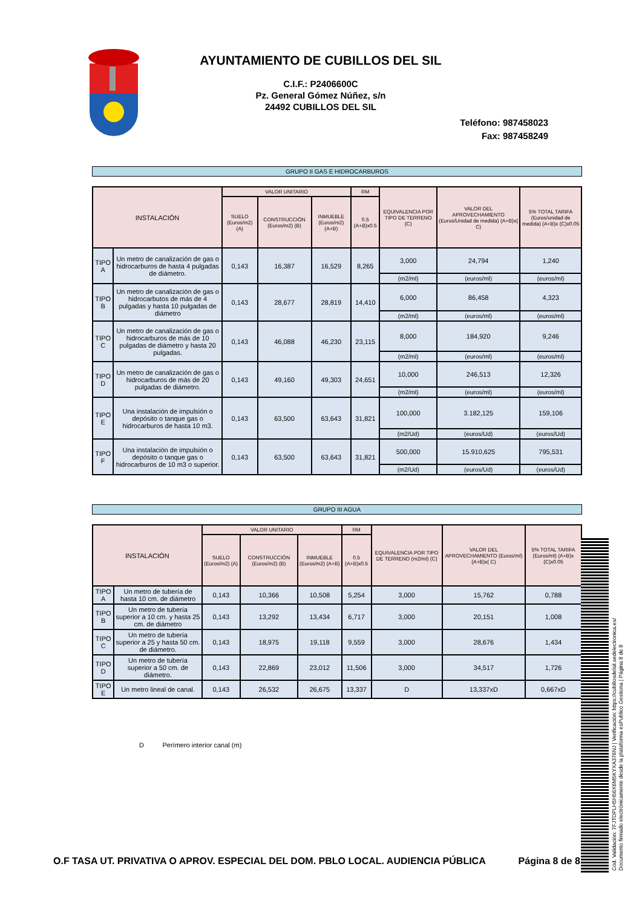AYUNTAMIENTO DE CUBILLOS DEL SIL
C.I.F.: P2406600C
Pz. General Gómez Núñez, s/n
24492 CUBILLOS DEL SIL
Teléfono: 987458023
Fax: 987458249
GRUPO II GAS E HIDROCARBUROS
| INSTALACIÓN | | VALOR UNITARIO | | | RM | EQUIVALENCIA POR TIPO DE TERRENO (C) | VALOR DEL APROVECHAMIENTO (Euros/Unidad de medida) (A+B)x( C) | 5% TOTAL TARIFA (Euros/unidad de medida) (A+B)x (C)x0.05 |
| --- | --- | --- | --- | --- | --- | --- | --- | --- |
| | | SUELO (Euros/m2) (A) | CONSTRUCCIÓN (Euros/m2) (B) | INMUEBLE (Euros/m2) (A+B) | 0.5 (A+B)x0.5 | | | |
| TIPO A | Un metro de canalización de gas o hidrocarburos de hasta 4 pulgadas de diámetro. | 0,143 | 16,387 | 16,529 | 8,265 | 3,000 | 24,794 | 1,240 |
| | | | | | | (m2/ml) | (euros/ml) | (euros/ml) |
| TIPO B | Un metro de canalización de gas o hidrocarbutos de más de 4 pulgadas y hasta 10 pulgadas de diámetro | 0,143 | 28,677 | 28,819 | 14,410 | 6,000 | 86,458 | 4,323 |
| | | | | | | (m2/ml) | (euros/ml) | (euros/ml) |
| TIPO C | Un metro de canalización de gas o hidrocarburos de más de 10 pulgadas de diámetro y hasta 20 pulgadas. | 0,143 | 46,088 | 46,230 | 23,115 | 8,000 | 184,920 | 9,246 |
| | | | | | | (m2/ml) | (euros/ml) | (euros/ml) |
| TIPO D | Un metro de canalización de gas o hidrocarburos de más de 20 pulgadas de diámetro. | 0,143 | 49,160 | 49,303 | 24,651 | 10,000 | 246,513 | 12,326 |
| | | | | | | (m2/ml) | (euros/ml) | (euros/ml) |
| TIPO E | Una instalación de impulsión o depósito o tanque gas o hidrocarburos de hasta 10 m3. | 0,143 | 63,500 | 63,643 | 31,821 | 100,000 | 3.182,125 | 159,106 |
| | | | | | | (m2/Ud) | (euros/Ud) | (euros/Ud) |
| TIPO F | Una instalación de impulsión o depósito o tanque gas o hidrocarburos de 10 m3 o superior. | 0,143 | 63,500 | 63,643 | 31,821 | 500,000 | 15.910,625 | 795,531 |
| | | | | | | (m2/Ud) | (euros/Ud) | (euros/Ud) |
GRUPO III AGUA
| INSTALACIÓN | | VALOR UNITARIO | | | RM | EQUIVALENCIA POR TIPO DE TERRENO (m2/ml) (C) | VALOR DEL APROVECHAMIENTO (Euros/ml) (A+B)x( C) | 5% TOTAL TARIFA (Euros/ml) (A+B)x (C)x0.05 |
| --- | --- | --- | --- | --- | --- | --- | --- | --- |
| | | SUELO (Euros/m2) (A) | CONSTRUCCIÓN (Euros/m2) (B) | INMUEBLE (Euros/m2) (A+B) | 0.5 (A+B)x0.5 | | | |
| TIPO A | Un metro de tubería de hasta 10 cm. de diámetro | 0,143 | 10,366 | 10,508 | 5,254 | 3,000 | 15,762 | 0,788 |
| TIPO B | Un metro de tubería superior a 10 cm. y hasta 25 cm. de diámetro | 0,143 | 13,292 | 13,434 | 6,717 | 3,000 | 20,151 | 1,008 |
| TIPO C | Un metro de tubería superior a 25 y hasta 50 cm. de diámetro. | 0,143 | 18,975 | 19,118 | 9,559 | 3,000 | 28,676 | 1,434 |
| TIPO D | Un metro de tubería superior a 50 cm. de diámetro. | 0,143 | 22,869 | 23,012 | 11,506 | 3,000 | 34,517 | 1,726 |
| TIPO E | Un metro lineal de canal. | 0,143 | 26,532 | 26,675 | 13,337 | D | 13,337xD | 0,667xD |
D Perímero interior canal (m)
O.F TASA UT. PRIVATIVA O APROV. ESPECIAL DEL DOM. PBLO LOCAL. AUDIENCIA PÚBLICA Página 8 de 8
Cód. Validación: 7FJTDPLH5H56X6M5KYXA376NJ | Verificación: https://cubillosdelsil.sedelectronica.es/
Documento firmado electrónicamente desde la plataforma esPublico Gestiona | Página 8 de 8